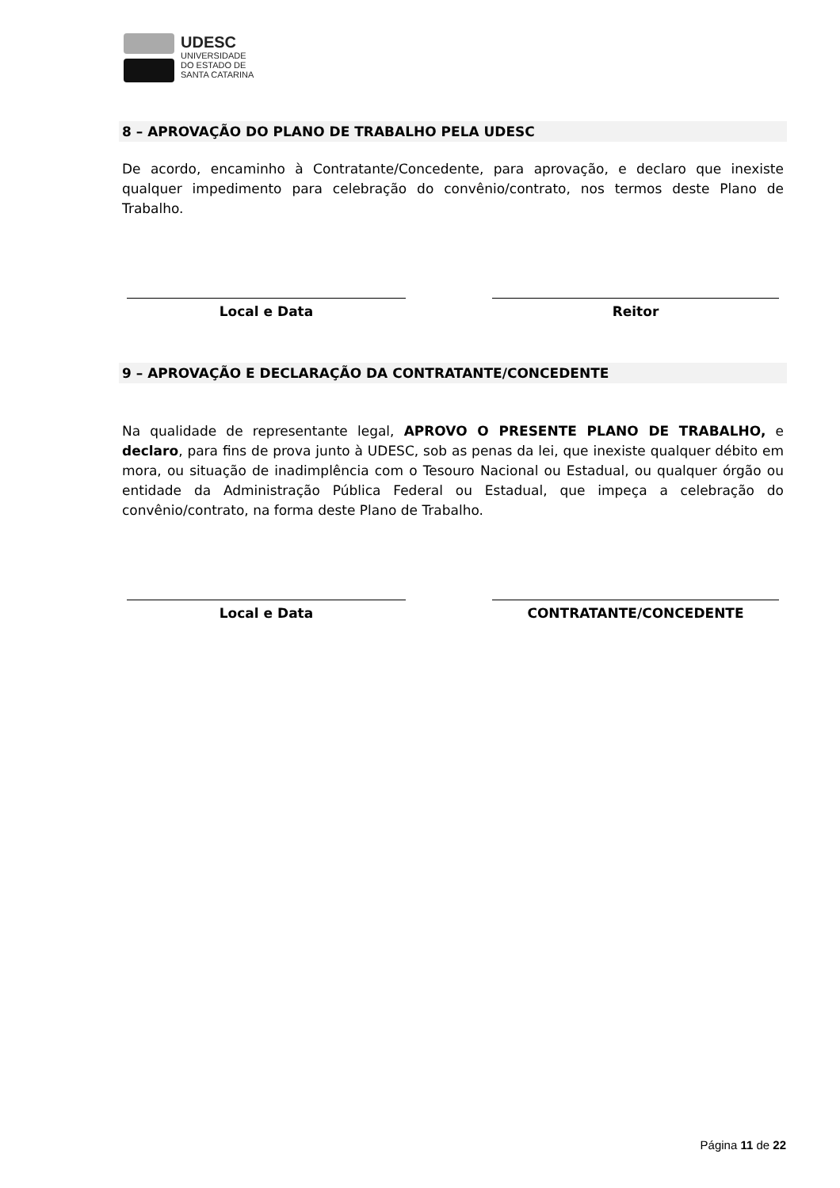UDESC
UNIVERSIDADE
DO ESTADO DE
SANTA CATARINA
8 – APROVAÇÃO DO PLANO DE TRABALHO PELA UDESC
De acordo, encaminho à Contratante/Concedente, para aprovação, e declaro que inexiste qualquer impedimento para celebração do convênio/contrato, nos termos deste Plano de Trabalho.
Local e Data Reitor
9 – APROVAÇÃO E DECLARAÇÃO DA CONTRATANTE/CONCEDENTE
Na qualidade de representante legal, APROVO O PRESENTE PLANO DE TRABALHO, e declaro, para fins de prova junto à UDESC, sob as penas da lei, que inexiste qualquer débito em mora, ou situação de inadimplência com o Tesouro Nacional ou Estadual, ou qualquer órgão ou entidade da Administração Pública Federal ou Estadual, que impeça a celebração do convênio/contrato, na forma deste Plano de Trabalho.
Local e Data CONTRATANTE/CONCEDENTE
Página 11 de 22